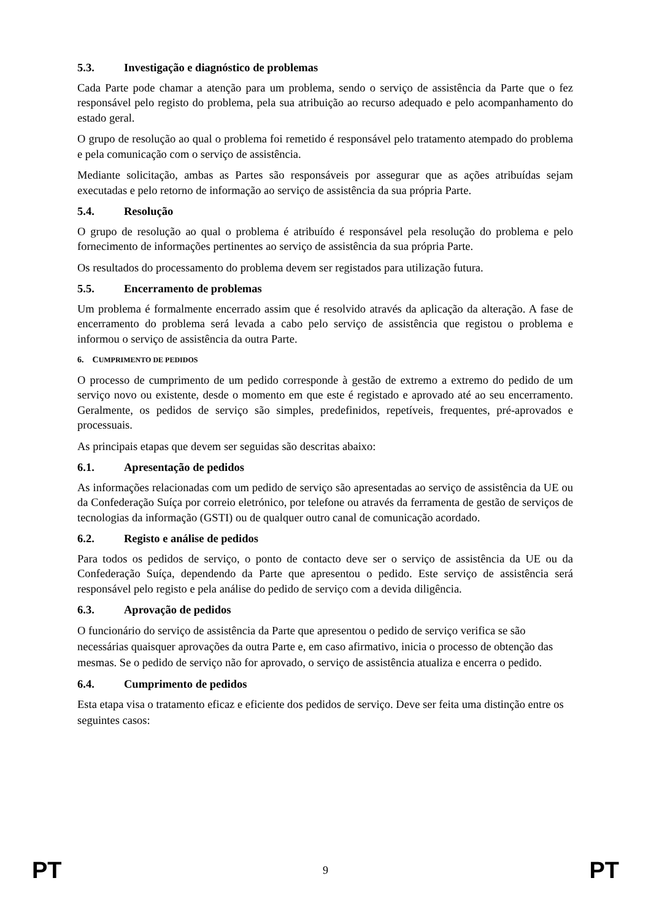5.3. Investigação e diagnóstico de problemas
Cada Parte pode chamar a atenção para um problema, sendo o serviço de assistência da Parte que o fez responsável pelo registo do problema, pela sua atribuição ao recurso adequado e pelo acompanhamento do estado geral.
O grupo de resolução ao qual o problema foi remetido é responsável pelo tratamento atempado do problema e pela comunicação com o serviço de assistência.
Mediante solicitação, ambas as Partes são responsáveis por assegurar que as ações atribuídas sejam executadas e pelo retorno de informação ao serviço de assistência da sua própria Parte.
5.4. Resolução
O grupo de resolução ao qual o problema é atribuído é responsável pela resolução do problema e pelo fornecimento de informações pertinentes ao serviço de assistência da sua própria Parte.
Os resultados do processamento do problema devem ser registados para utilização futura.
5.5. Encerramento de problemas
Um problema é formalmente encerrado assim que é resolvido através da aplicação da alteração. A fase de encerramento do problema será levada a cabo pelo serviço de assistência que registou o problema e informou o serviço de assistência da outra Parte.
6. CUMPRIMENTO DE PEDIDOS
O processo de cumprimento de um pedido corresponde à gestão de extremo a extremo do pedido de um serviço novo ou existente, desde o momento em que este é registado e aprovado até ao seu encerramento. Geralmente, os pedidos de serviço são simples, predefinidos, repetíveis, frequentes, pré-aprovados e processuais.
As principais etapas que devem ser seguidas são descritas abaixo:
6.1. Apresentação de pedidos
As informações relacionadas com um pedido de serviço são apresentadas ao serviço de assistência da UE ou da Confederação Suíça por correio eletrónico, por telefone ou através da ferramenta de gestão de serviços de tecnologias da informação (GSTI) ou de qualquer outro canal de comunicação acordado.
6.2. Registo e análise de pedidos
Para todos os pedidos de serviço, o ponto de contacto deve ser o serviço de assistência da UE ou da Confederação Suíça, dependendo da Parte que apresentou o pedido. Este serviço de assistência será responsável pelo registo e pela análise do pedido de serviço com a devida diligência.
6.3. Aprovação de pedidos
O funcionário do serviço de assistência da Parte que apresentou o pedido de serviço verifica se são necessárias quaisquer aprovações da outra Parte e, em caso afirmativo, inicia o processo de obtenção das mesmas. Se o pedido de serviço não for aprovado, o serviço de assistência atualiza e encerra o pedido.
6.4. Cumprimento de pedidos
Esta etapa visa o tratamento eficaz e eficiente dos pedidos de serviço. Deve ser feita uma distinção entre os seguintes casos:
PT 9 PT